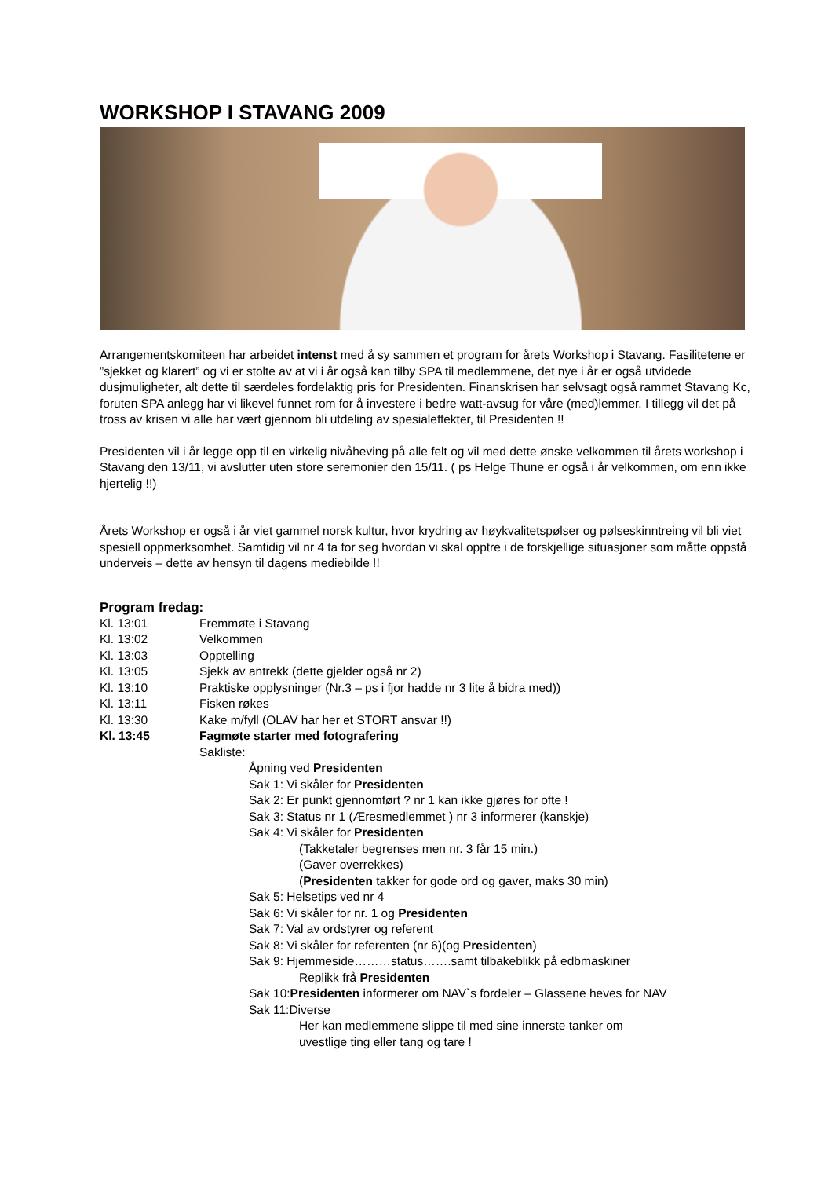WORKSHOP I STAVANG 2009
Arrangementskomiteen har arbeidet intenst med å sy sammen et program for årets Workshop i Stavang. Fasilitetene er ”sjekket og klarert” og vi er stolte av at vi i år også kan tilby SPA til medlemmene, det nye i år er også utvidede dusjmuligheter, alt dette til særdeles fordelaktig pris for Presidenten. Finanskrisen har selvsagt også rammet Stavang Kc, foruten SPA anlegg har vi likevel funnet rom for å investere i bedre watt-avsug for våre (med)lemmer. I tillegg vil det på tross av krisen vi alle har vært gjennom bli utdeling av spesialeffekter, til Presidenten !!
Presidenten vil i år legge opp til en virkelig nivåheving på alle felt og vil med dette ønske velkommen til årets workshop i Stavang den 13/11, vi avslutter uten store seremonier den 15/11. ( ps Helge Thune er også i år velkommen, om enn ikke hjertelig !!)
Årets Workshop er også i år viet gammel norsk kultur, hvor krydring av høykvalitetspølser og pølseskinntreing vil bli viet spesiell oppmerksomhet. Samtidig vil nr 4 ta for seg hvordan vi skal opptre i de forskjellige situasjoner som måtte oppstå underveis – dette av hensyn til dagens mediebilde !!
Program fredag:
Kl. 13:01 Fremmøte i Stavang
Kl. 13:02 Velkommen
Kl. 13:03 Opptelling
Kl. 13:05 Sjekk av antrekk (dette gjelder også nr 2)
Kl. 13:10 Praktiske opplysninger (Nr.3 – ps i fjor hadde nr 3 lite å bidra med))
Kl. 13:11 Fisken røkes
Kl. 13:30 Kake m/fyll (OLAV har her et STORT ansvar !!)
Kl. 13:45 Fagmøte starter med fotografering
Sakliste:
Åpning ved Presidenten
Sak 1: Vi skåler for Presidenten
Sak 2: Er punkt gjennomført ? nr 1 kan ikke gjøres for ofte !
Sak 3: Status nr 1 (Æresmedlemmet ) nr 3 informerer (kanskje)
Sak 4: Vi skåler for Presidenten
(Takketaler begrenses men nr. 3 får 15 min.)
(Gaver overrekkes)
(Presidenten takker for gode ord og gaver, maks 30 min)
Sak 5: Helsetips ved nr 4
Sak 6: Vi skåler for nr. 1 og Presidenten
Sak 7: Val av ordstyrer og referent
Sak 8: Vi skåler for referenten (nr 6)(og Presidenten)
Sak 9: Hjemmeside………status…….samt tilbakeblikk på edbmaskiner
Replikk frå Presidenten
Sak 10:Presidenten informerer om NAV`s fordeler – Glassene heves for NAV
Sak 11:Diverse
Her kan medlemmene slippe til med sine innerste tanker om
uvestlige ting eller tang og tare !